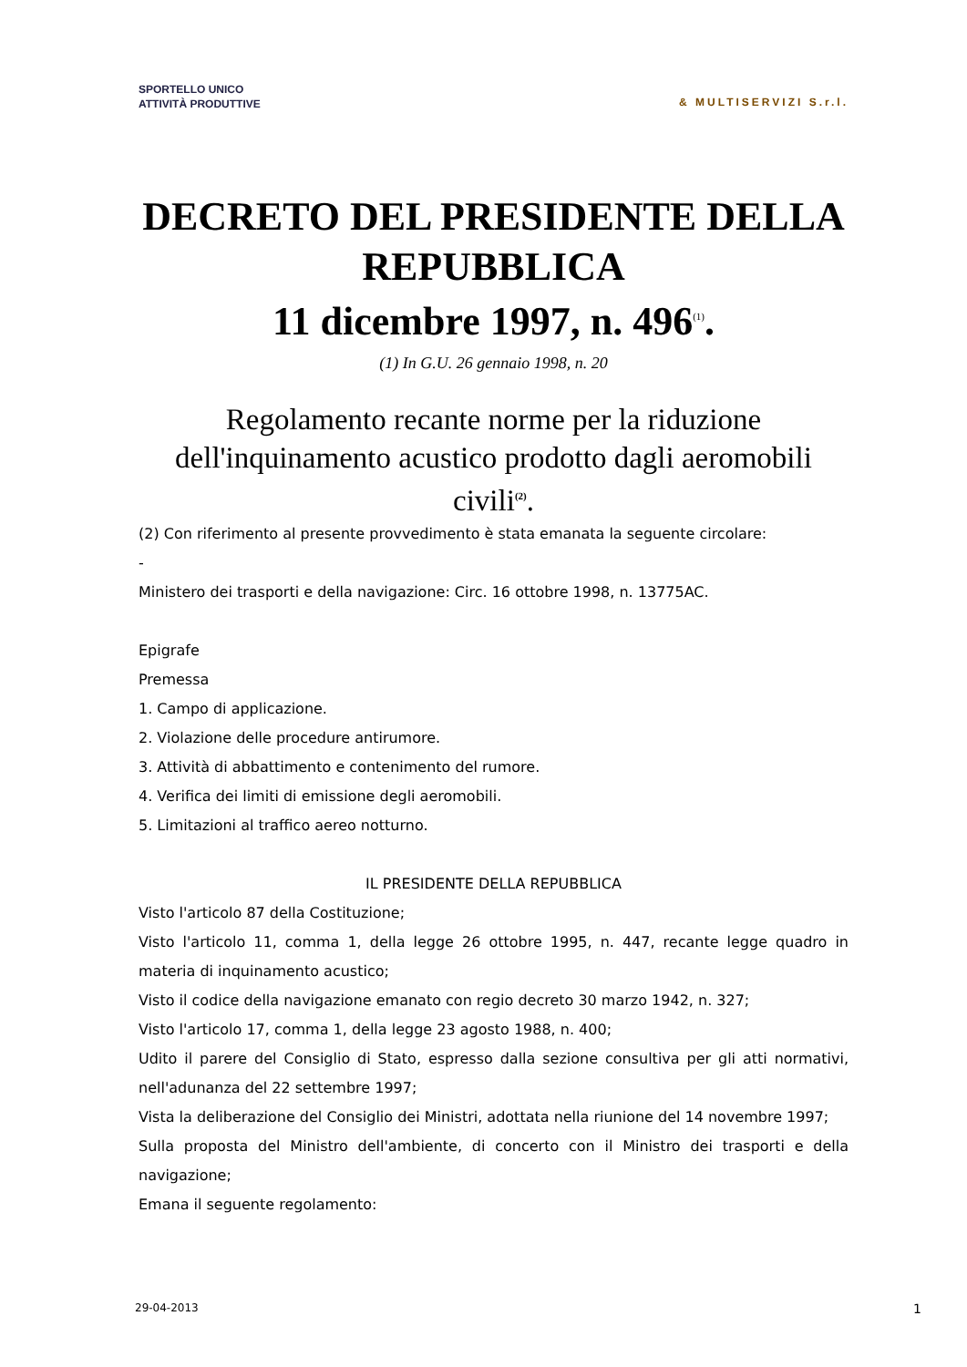SPORTELLO UNICO
ATTIVITÀ PRODUTTIVE
& MULTISERVIZI S.r.l.
DECRETO DEL PRESIDENTE DELLA REPUBBLICA
11 dicembre 1997, n. 496<sup>(1)</sup>.
(1) In G.U. 26 gennaio 1998, n. 20
Regolamento recante norme per la riduzione dell'inquinamento acustico prodotto dagli aeromobili civili<sup>(2)</sup>.
(2) Con riferimento al presente provvedimento è stata emanata la seguente circolare:
-
Ministero dei trasporti e della navigazione: Circ. 16 ottobre 1998, n. 13775AC.
Epigrafe
Premessa
1. Campo di applicazione.
2. Violazione delle procedure antirumore.
3. Attività di abbattimento e contenimento del rumore.
4. Verifica dei limiti di emissione degli aeromobili.
5. Limitazioni al traffico aereo notturno.
IL PRESIDENTE DELLA REPUBBLICA
Visto l'articolo 87 della Costituzione;
Visto l'articolo 11, comma 1, della legge 26 ottobre 1995, n. 447, recante legge quadro in materia di inquinamento acustico;
Visto il codice della navigazione emanato con regio decreto 30 marzo 1942, n. 327;
Visto l'articolo 17, comma 1, della legge 23 agosto 1988, n. 400;
Udito il parere del Consiglio di Stato, espresso dalla sezione consultiva per gli atti normativi, nell'adunanza del 22 settembre 1997;
Vista la deliberazione del Consiglio dei Ministri, adottata nella riunione del 14 novembre 1997;
Sulla proposta del Ministro dell'ambiente, di concerto con il Ministro dei trasporti e della navigazione;
Emana il seguente regolamento:
29-04-2013 1